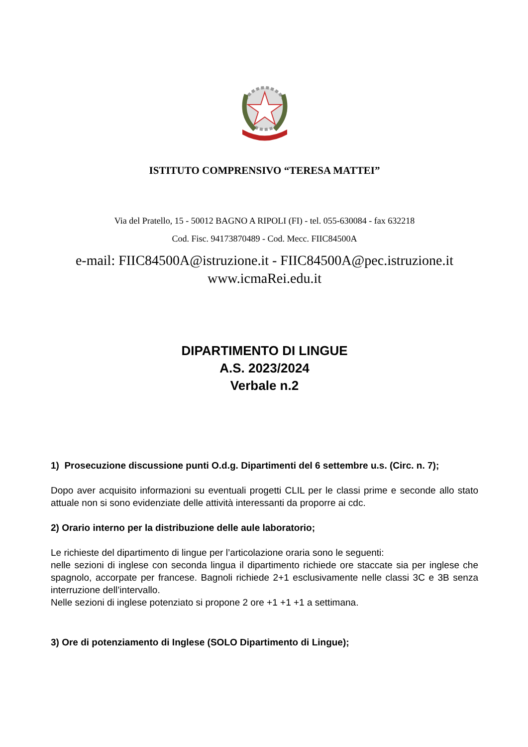ISTITUTO COMPRENSIVO “TERESA MATTEI”
Via del Pratello, 15 - 50012 BAGNO A RIPOLI (FI) - tel. 055-630084 - fax 632218
Cod. Fisc. 94173870489 - Cod. Mecc. FIIC84500A
e-mail: FIIC84500A@istruzione.it - FIIC84500A@pec.istruzione.it
www.icmaRei.edu.it
DIPARTIMENTO DI LINGUE
A.S. 2023/2024
Verbale n.2
1) Prosecuzione discussione punti O.d.g. Dipartimenti del 6 settembre u.s. (Circ. n. 7);
Dopo aver acquisito informazioni su eventuali progetti CLIL per le classi prime e seconde allo stato attuale non si sono evidenziate delle attività interessanti da proporre ai cdc.
2) Orario interno per la distribuzione delle aule laboratorio;
Le richieste del dipartimento di lingue per l’articolazione oraria sono le seguenti:
nelle sezioni di inglese con seconda lingua il dipartimento richiede ore staccate sia per inglese che spagnolo, accorpate per francese. Bagnoli richiede 2+1 esclusivamente nelle classi 3C e 3B senza interruzione dell’intervallo.
Nelle sezioni di inglese potenziato si propone 2 ore +1 +1 +1 a settimana.
3) Ore di potenziamento di Inglese (SOLO Dipartimento di Lingue);